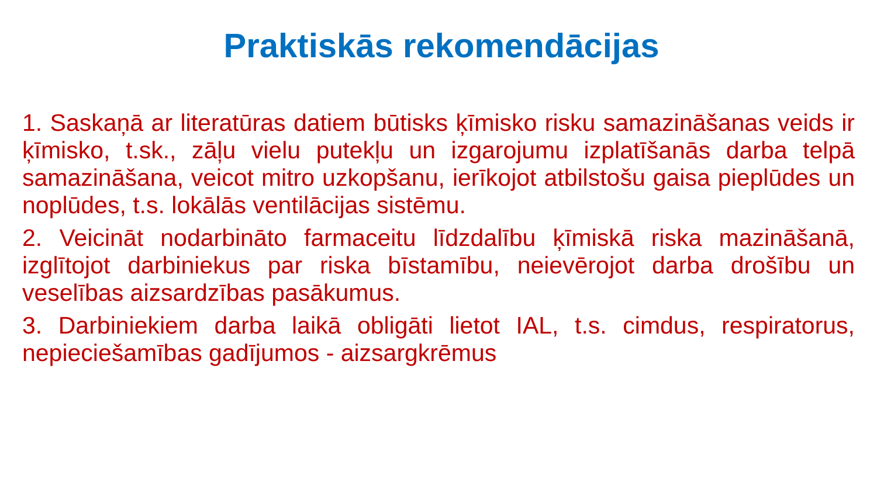Praktiskās rekomendācijas
1. Saskaņā ar literatūras datiem būtisks ķīmisko risku samazināšanas veids ir ķīmisko, t.sk., zāļu vielu putekļu un izgarojumu izplatīšanās darba telpā samazināšana, veicot mitro uzkopšanu, ierīkojot atbilstošu gaisa pieplūdes un noplūdes, t.s. lokālās ventilācijas sistēmu.
2. Veicināt nodarbināto farmaceitu līdzdalību ķīmiskā riska mazināšanā, izglītojot darbiniekus par riska bīstamību, neievērojot darba drošību un veselības aizsardzības pasākumus.
3. Darbiniekiem darba laikā obligāti lietot IAL, t.s. cimdus, respiratorus, nepieciešamības gadījumos - aizsargkrēmus